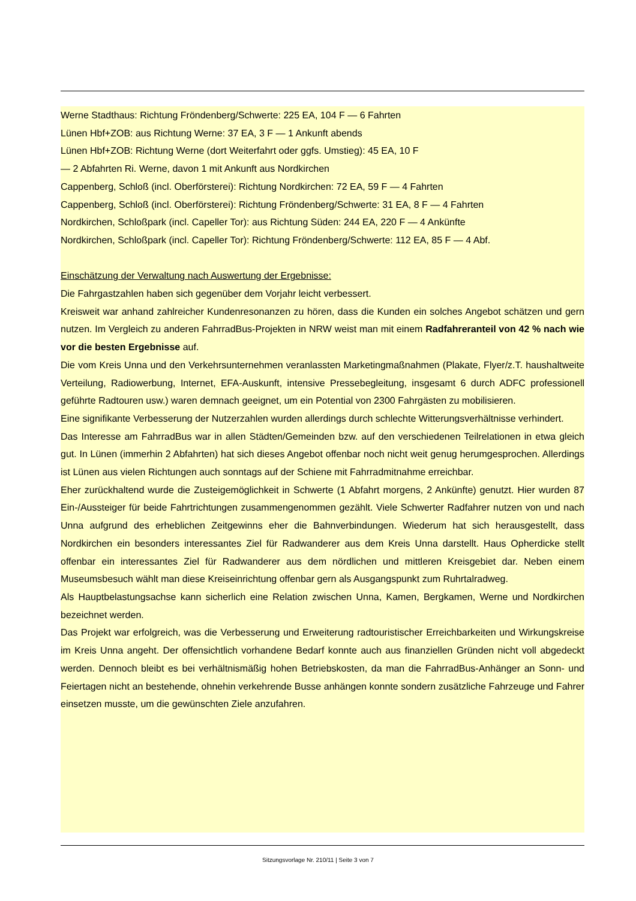Werne Stadthaus: Richtung Fröndenberg/Schwerte: 225 EA, 104 F — 6 Fahrten
Lünen Hbf+ZOB: aus Richtung Werne: 37 EA, 3 F — 1 Ankunft abends
Lünen Hbf+ZOB: Richtung Werne (dort Weiterfahrt oder ggfs. Umstieg): 45 EA, 10 F
— 2 Abfahrten Ri. Werne, davon 1 mit Ankunft aus Nordkirchen
Cappenberg, Schloß (incl. Oberförsterei): Richtung Nordkirchen: 72 EA, 59 F — 4 Fahrten
Cappenberg, Schloß (incl. Oberförsterei): Richtung Fröndenberg/Schwerte: 31 EA, 8 F — 4 Fahrten
Nordkirchen, Schloßpark (incl. Capeller Tor): aus Richtung Süden: 244 EA, 220 F — 4 Ankünfte
Nordkirchen, Schloßpark (incl. Capeller Tor): Richtung Fröndenberg/Schwerte: 112 EA, 85 F — 4 Abf.
Einschätzung der Verwaltung nach Auswertung der Ergebnisse:
Die Fahrgastzahlen haben sich gegenüber dem Vorjahr leicht verbessert.
Kreisweit war anhand zahlreicher Kundenresonanzen zu hören, dass die Kunden ein solches Angebot schätzen und gern nutzen. Im Vergleich zu anderen FahrradBus-Projekten in NRW weist man mit einem Radfahreranteil von 42 % nach wie vor die besten Ergebnisse auf.
Die vom Kreis Unna und den Verkehrsunternehmen veranlassten Marketingmaßnahmen (Plakate, Flyer/z.T. haushaltweite Verteilung, Radiowerbung, Internet, EFA-Auskunft, intensive Pressebegleitung, insgesamt 6 durch ADFC professionell geführte Radtouren usw.) waren demnach geeignet, um ein Potential von 2300 Fahrgästen zu mobilisieren.
Eine signifikante Verbesserung der Nutzerzahlen wurden allerdings durch schlechte Witterungsverhältnisse verhindert.
Das Interesse am FahrradBus war in allen Städten/Gemeinden bzw. auf den verschiedenen Teilrelationen in etwa gleich gut. In Lünen (immerhin 2 Abfahrten) hat sich dieses Angebot offenbar noch nicht weit genug herumgesprochen. Allerdings ist Lünen aus vielen Richtungen auch sonntags auf der Schiene mit Fahrradmitnahme erreichbar.
Eher zurückhaltend wurde die Zusteigemöglichkeit in Schwerte (1 Abfahrt morgens, 2 Ankünfte) genutzt. Hier wurden 87 Ein-/Aussteiger für beide Fahrtrichtungen zusammengenommen gezählt. Viele Schwerter Radfahrer nutzen von und nach Unna aufgrund des erheblichen Zeitgewinns eher die Bahnverbindungen. Wiederum hat sich herausgestellt, dass Nordkirchen ein besonders interessantes Ziel für Radwanderer aus dem Kreis Unna darstellt. Haus Opherdicke stellt offenbar ein interessantes Ziel für Radwanderer aus dem nördlichen und mittleren Kreisgebiet dar. Neben einem Museumsbesuch wählt man diese Kreiseinrichtung offenbar gern als Ausgangspunkt zum Ruhrtalradweg.
Als Hauptbelastungsachse kann sicherlich eine Relation zwischen Unna, Kamen, Bergkamen, Werne und Nordkirchen bezeichnet werden.
Das Projekt war erfolgreich, was die Verbesserung und Erweiterung radtouristischer Erreichbarkeiten und Wirkungskreise im Kreis Unna angeht. Der offensichtlich vorhandene Bedarf konnte auch aus finanziellen Gründen nicht voll abgedeckt werden. Dennoch bleibt es bei verhältnismäßig hohen Betriebskosten, da man die FahrradBus-Anhänger an Sonn- und Feiertagen nicht an bestehende, ohnehin verkehrende Busse anhängen konnte sondern zusätzliche Fahrzeuge und Fahrer einsetzen musste, um die gewünschten Ziele anzufahren.
Sitzungsvorlage Nr. 210/11 | Seite 3 von 7